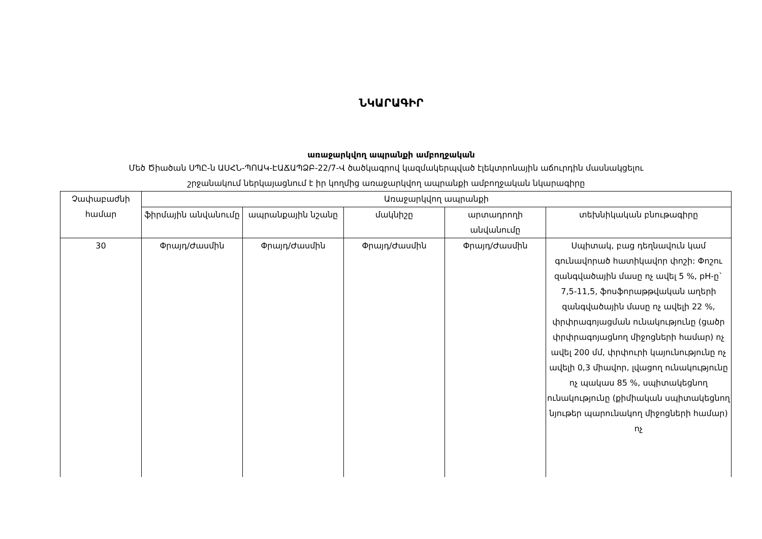ՆԿԱՐԱԳԻՐ
առաջարկվող ապրանքի ամբողջական
Մեծ Ծիածան ՍՊԸ-ն ԱՍՀՆ-ՊՈԱԿ-ԷԱՃԱՊՁԲ-22/7-Վ ծածկագրով կազմակերպված էլեկտրոնային աճուրդին մասնակցելու
շրջանակում ներկայացնում է իր կողմից առաջարկվող ապրանքի ամբողջական նկարագիրը
| Չափաբաժնի համար | Առաջարկվող ապրանքի | | | | |
| --- | --- | --- | --- | --- | --- |
| | ֆիրմային անվանումը | ապրանքային նշանը | մակնիշը | արտադրողի անվանումը | տեխնիկական բնութագիրը |
| 30 | Փրայդ/Ժասմին | Փրայդ/Ժասմին | Փրայդ/Ժասմին | Փրայդ/Ժասմին | Սպիտակ, բաց դեղնավուն կամ գունավորած հատիկավոր փոշի: Փոշու զանգվածային մասը ոչ ավել 5 %, pH-ը` 7,5-11,5, ֆոսֆորաթթվական աղերի զանգվածային մասը ոչ ավելի 22 %, փրփրագոյացման ունակությունը (ցածր փրփրագոյացնող միջոցների համար) ոչ ավել 200 մմ, փրփուրի կայունությունը ոչ ավելի 0,3 միավոր, լվացող ունակությունը ոչ պակաս 85 %, սպիտակեցնող ունակությունը (քիմիական սպիտակեցնող նյութեր պարունակող միջոցների համար) ոչ |